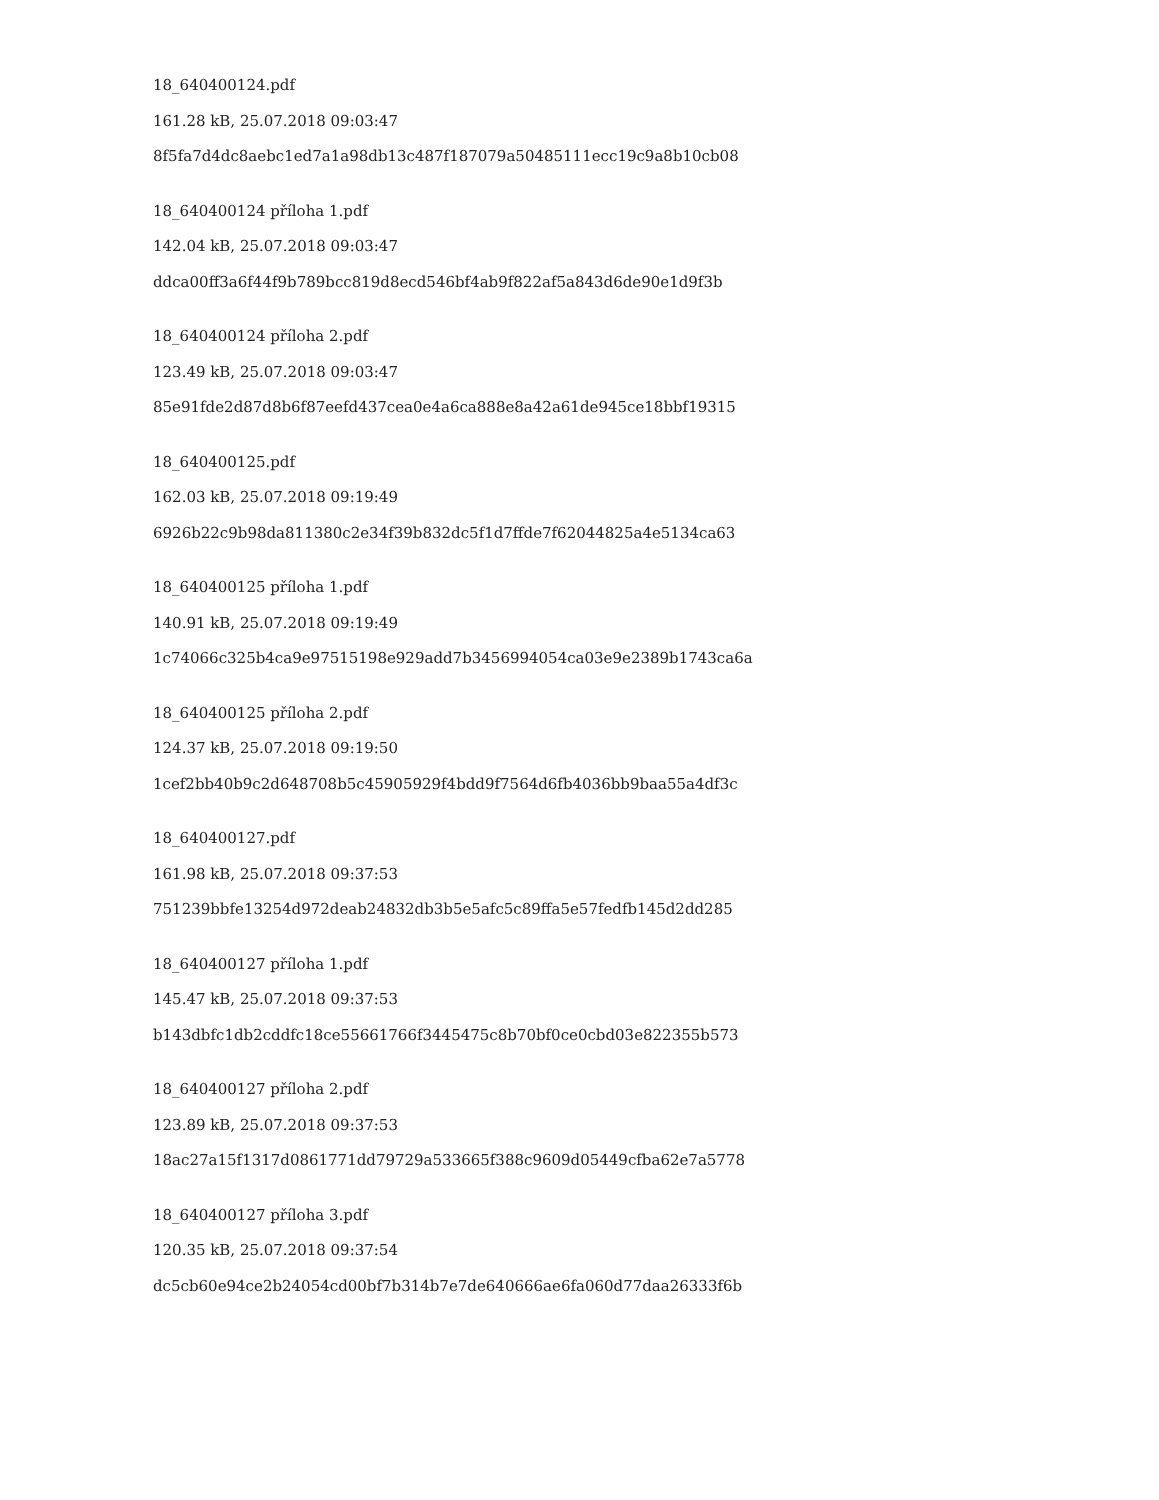18_640400124.pdf
161.28 kB, 25.07.2018 09:03:47
8f5fa7d4dc8aebc1ed7a1a98db13c487f187079a50485111ecc19c9a8b10cb08
18_640400124 příloha 1.pdf
142.04 kB, 25.07.2018 09:03:47
ddca00ff3a6f44f9b789bcc819d8ecd546bf4ab9f822af5a843d6de90e1d9f3b
18_640400124 příloha 2.pdf
123.49 kB, 25.07.2018 09:03:47
85e91fde2d87d8b6f87eefd437cea0e4a6ca888e8a42a61de945ce18bbf19315
18_640400125.pdf
162.03 kB, 25.07.2018 09:19:49
6926b22c9b98da811380c2e34f39b832dc5f1d7ffde7f62044825a4e5134ca63
18_640400125 příloha 1.pdf
140.91 kB, 25.07.2018 09:19:49
1c74066c325b4ca9e97515198e929add7b3456994054ca03e9e2389b1743ca6a
18_640400125 příloha 2.pdf
124.37 kB, 25.07.2018 09:19:50
1cef2bb40b9c2d648708b5c45905929f4bdd9f7564d6fb4036bb9baa55a4df3c
18_640400127.pdf
161.98 kB, 25.07.2018 09:37:53
751239bbfe13254d972deab24832db3b5e5afc5c89ffa5e57fedfb145d2dd285
18_640400127 příloha 1.pdf
145.47 kB, 25.07.2018 09:37:53
b143dbfc1db2cddfc18ce55661766f3445475c8b70bf0ce0cbd03e822355b573
18_640400127 příloha 2.pdf
123.89 kB, 25.07.2018 09:37:53
18ac27a15f1317d0861771dd79729a533665f388c9609d05449cfba62e7a5778
18_640400127 příloha 3.pdf
120.35 kB, 25.07.2018 09:37:54
dc5cb60e94ce2b24054cd00bf7b314b7e7de640666ae6fa060d77daa26333f6b